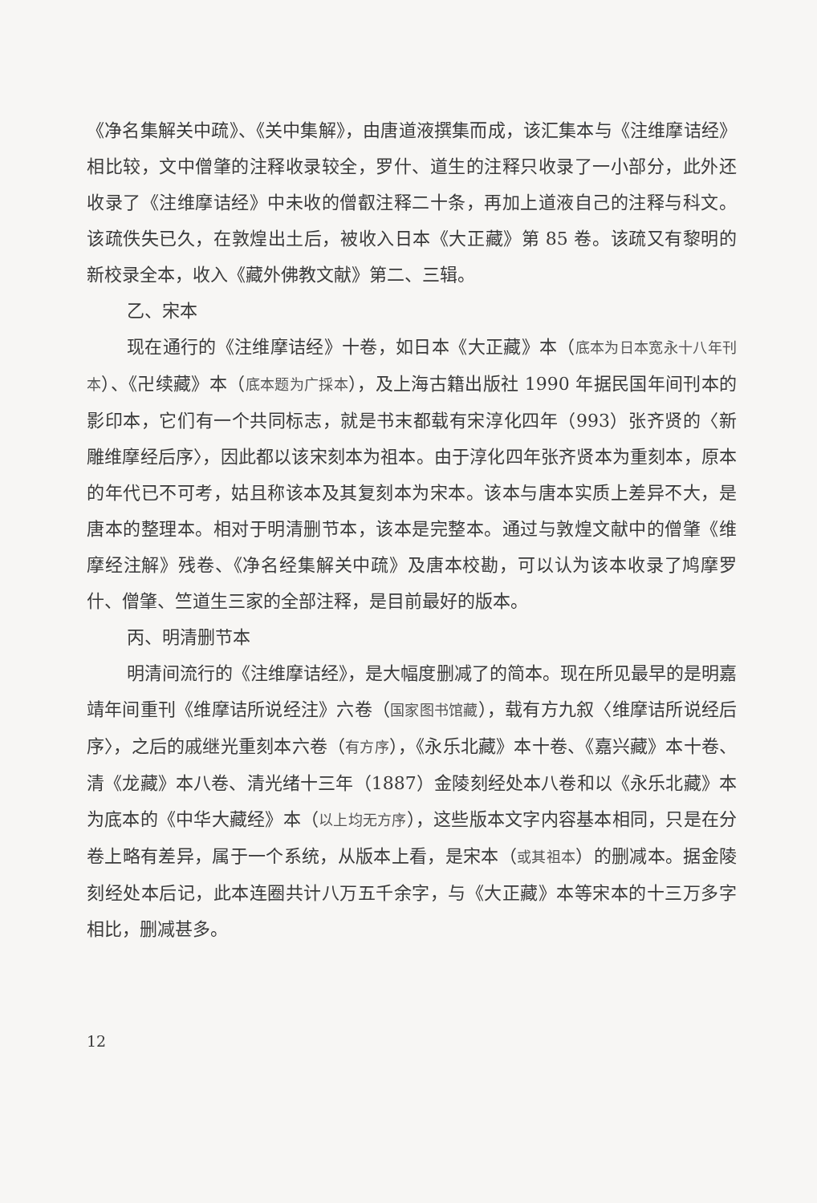《净名集解关中疏》、《关中集解》，由唐道液撰集而成，该汇集本与《注维摩诘经》相比较，文中僧肇的注释收录较全，罗什、道生的注释只收录了一小部分，此外还收录了《注维摩诘经》中未收的僧叡注释二十条，再加上道液自己的注释与科文。该疏佚失已久，在敦煌出土后，被收入日本《大正藏》第 85 卷。该疏又有黎明的新校录全本，收入《藏外佛教文献》第二、三辑。
乙、宋本
现在通行的《注维摩诘经》十卷，如日本《大正藏》本（底本为日本宽永十八年刊本）、《卍续藏》本（底本题为广採本），及上海古籍出版社 1990 年据民国年间刊本的影印本，它们有一个共同标志，就是书末都载有宋淳化四年（993）张齐贤的〈新雕维摩经后序〉，因此都以该宋刻本为祖本。由于淳化四年张齐贤本为重刻本，原本的年代已不可考，姑且称该本及其复刻本为宋本。该本与唐本实质上差异不大，是唐本的整理本。相对于明清删节本，该本是完整本。通过与敦煌文献中的僧肇《维摩经注解》残卷、《净名经集解关中疏》及唐本校勘，可以认为该本收录了鸠摩罗什、僧肇、竺道生三家的全部注释，是目前最好的版本。
丙、明清删节本
明清间流行的《注维摩诘经》，是大幅度删减了的简本。现在所见最早的是明嘉靖年间重刊《维摩诘所说经注》六卷（国家图书馆藏），载有方九叙〈维摩诘所说经后序〉，之后的戚继光重刻本六卷（有方序），《永乐北藏》本十卷、《嘉兴藏》本十卷、清《龙藏》本八卷、清光绪十三年（1887）金陵刻经处本八卷和以《永乐北藏》本为底本的《中华大藏经》本（以上均无方序），这些版本文字内容基本相同，只是在分卷上略有差异，属于一个系统，从版本上看，是宋本（或其祖本）的删减本。据金陵刻经处本后记，此本连圈共计八万五千余字，与《大正藏》本等宋本的十三万多字相比，删减甚多。
12